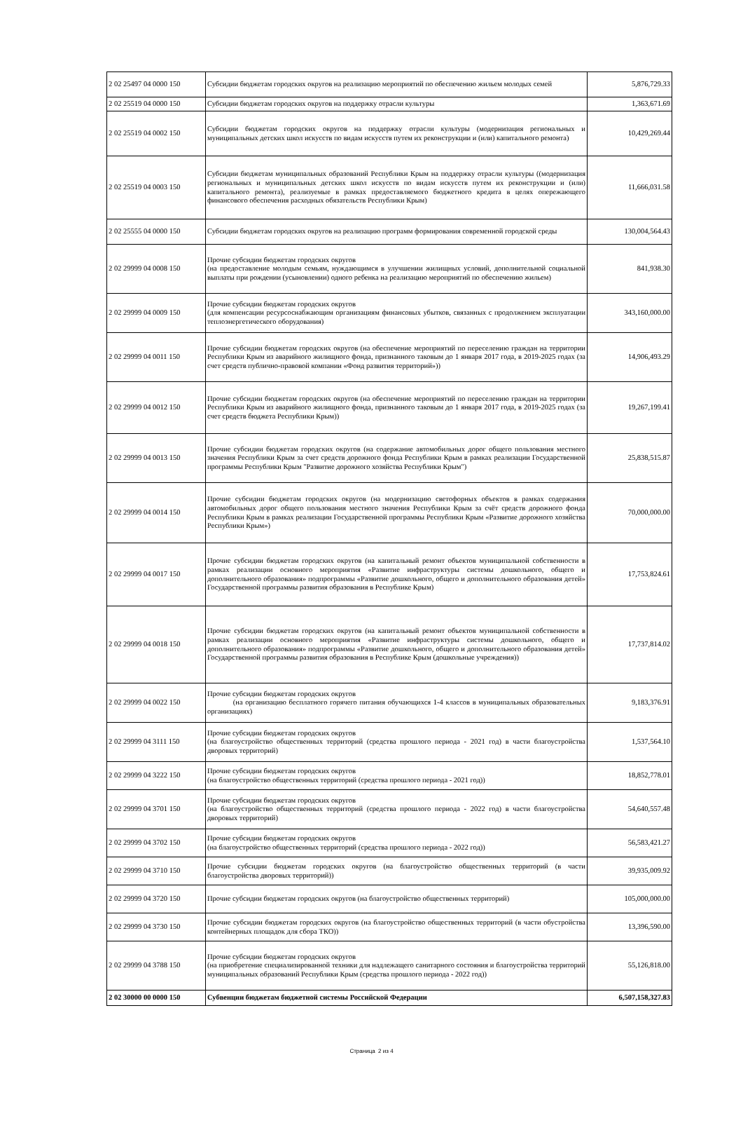| 2 02 25497 04 0000 150 | Субсидии бюджетам городских округов на реализацию мероприятий по обеспечению жильем молодых семей | 5,876,729.33 |
| 2 02 25519 04 0000 150 | Субсидии бюджетам городских округов на поддержку отрасли культуры | 1,363,671.69 |
| 2 02 25519 04 0002 150 | Субсидии бюджетам городских округов на поддержку отрасли культуры (модернизация региональных и муниципальных детских школ искусств по видам искусств путем их реконструкции и (или) капитального ремонта) | 10,429,269.44 |
| 2 02 25519 04 0003 150 | Субсидии бюджетам муниципальных образований Республики Крым на поддержку отрасли культуры ((модернизация региональных и муниципальных детских школ искусств по видам искусств путем их реконструкции и (или) капитального ремонта), реализуемые в рамках предоставляемого бюджетного кредита в целях опережающего финансового обеспечения расходных обязательств Республики Крым) | 11,666,031.58 |
| 2 02 25555 04 0000 150 | Субсидии бюджетам городских округов на реализацию программ формирования современной городской среды | 130,004,564.43 |
| 2 02 29999 04 0008 150 | Прочие субсидии бюджетам городских округов (на предоставление молодым семьям, нуждающимся в улучшении жилищных условий, дополнительной социальной выплаты при рождении (усыновлении) одного ребенка на реализацию мероприятий по обеспечению жильем) | 841,938.30 |
| 2 02 29999 04 0009 150 | Прочие субсидии бюджетам городских округов (для компенсации ресурсоснабжающим организациям финансовых убытков, связанных с продолжением эксплуатации теплоэнергетического оборудования) | 343,160,000.00 |
| 2 02 29999 04 0011 150 | Прочие субсидии бюджетам городских округов (на обеспечение мероприятий по переселению граждан на территории Республики Крым из аварийного жилищного фонда, признанного таковым до 1 января 2017 года, в 2019-2025 годах (за счет средств публично-правовой компании «Фонд развития территорий»)) | 14,906,493.29 |
| 2 02 29999 04 0012 150 | Прочие субсидии бюджетам городских округов (на обеспечение мероприятий по переселению граждан на территории Республики Крым из аварийного жилищного фонда, признанного таковым до 1 января 2017 года, в 2019-2025 годах (за счет средств бюджета Республики Крым)) | 19,267,199.41 |
| 2 02 29999 04 0013 150 | Прочие субсидии бюджетам городских округов (на содержание автомобильных дорог общего пользования местного значения Республики Крым за счет средств дорожного фонда Республики Крым в рамках реализации Государственной программы Республики Крым "Развитие дорожного хозяйства Республики Крым") | 25,838,515.87 |
| 2 02 29999 04 0014 150 | Прочие субсидии бюджетам городских округов (на модернизацию светофорных объектов в рамках содержания автомобильных дорог общего пользования местного значения Республики Крым за счёт средств дорожного фонда Республики Крым в рамках реализации Государственной программы Республики Крым «Развитие дорожного хозяйства Республики Крым») | 70,000,000.00 |
| 2 02 29999 04 0017 150 | Прочие субсидии бюджетам городских округов (на капитальный ремонт объектов муниципальной собственности в рамках реализации основного мероприятия «Развитие инфраструктуры системы дошкольного, общего и дополнительного образования» подпрограммы «Развитие дошкольного, общего и дополнительного образования детей» Государственной программы развития образования в Республике Крым) | 17,753,824.61 |
| 2 02 29999 04 0018 150 | Прочие субсидии бюджетам городских округов (на капитальный ремонт объектов муниципальной собственности в рамках реализации основного мероприятия «Развитие инфраструктуры системы дошкольного, общего и дополнительного образования» подпрограммы «Развитие дошкольного, общего и дополнительного образования детей» Государственной программы развития образования в Республике Крым (дошкольные учреждения)) | 17,737,814.02 |
| 2 02 29999 04 0022 150 | Прочие субсидии бюджетам городских округов (на организацию бесплатного горячего питания обучающихся 1-4 классов в муниципальных образовательных организациях) | 9,183,376.91 |
| 2 02 29999 04 3111 150 | Прочие субсидии бюджетам городских округов (на благоустройство общественных территорий (средства прошлого периода - 2021 год) в части благоустройства дворовых территорий) | 1,537,564.10 |
| 2 02 29999 04 3222 150 | Прочие субсидии бюджетам городских округов (на благоустройство общественных территорий (средства прошлого периода - 2021 год)) | 18,852,778.01 |
| 2 02 29999 04 3701 150 | Прочие субсидии бюджетам городских округов (на благоустройство общественных территорий (средства прошлого периода - 2022 год) в части благоустройства дворовых территорий) | 54,640,557.48 |
| 2 02 29999 04 3702 150 | Прочие субсидии бюджетам городских округов (на благоустройство общественных территорий (средства прошлого периода - 2022 год)) | 56,583,421.27 |
| 2 02 29999 04 3710 150 | Прочие субсидии бюджетам городских округов (на благоустройство общественных территорий (в части благоустройства дворовых территорий)) | 39,935,009.92 |
| 2 02 29999 04 3720 150 | Прочие субсидии бюджетам городских округов (на благоустройство общественных территорий) | 105,000,000.00 |
| 2 02 29999 04 3730 150 | Прочие субсидии бюджетам городских округов (на благоустройство общественных территорий (в части обустройства контейнерных площадок для сбора ТКО)) | 13,396,590.00 |
| 2 02 29999 04 3788 150 | Прочие субсидии бюджетам городских округов (на приобретение специализированной техники для надлежащего санитарного состояния и благоустройства территорий муниципальных образований Республики Крым (средства прошлого периода - 2022 год)) | 55,126,818.00 |
| 2 02 30000 00 0000 150 | Субвенции бюджетам бюджетной системы Российской Федерации | 6,507,158,327.83 |
Страница 2 из 4